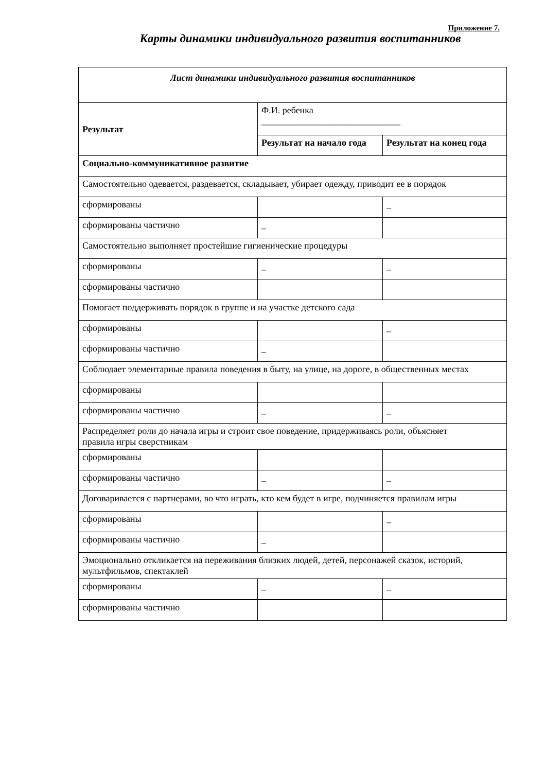Приложение 7.
Карты динамики индивидуального развития воспитанников
| Лист динамики индивидуального развития воспитанников | | |
| Результат | Ф.И. ребенка ______________________________ | |
| | Результат на начало года | Результат на конец года |
| Социально-коммуникативное развитие | | |
| Самостоятельно одевается, раздевается, складывает, убирает одежду, приводит ее в порядок | | |
| сформированы | | _ |
| сформированы частично | _ | |
| Самостоятельно выполняет простейшие гигиенические процедуры | | |
| сформированы | _ | _ |
| сформированы частично | | |
| Помогает поддерживать порядок в группе и на участке детского сада | | |
| сформированы | | _ |
| сформированы частично | _ | |
| Соблюдает элементарные правила поведения в быту, на улице, на дороге, в общественных местах | | |
| сформированы | | |
| сформированы частично | _ | _ |
| Распределяет роли до начала игры и строит свое поведение, придерживаясь роли, объясняет правила игры сверстникам | | |
| сформированы | | |
| сформированы частично | _ | _ |
| Договаривается с партнерами, во что играть, кто кем будет в игре, подчиняется правилам игры | | |
| сформированы | | _ |
| сформированы частично | _ | |
| Эмоционально откликается на переживания близких людей, детей, персонажей сказок, историй, мультфильмов, спектаклей | | |
| сформированы | _ | _ |
| сформированы частично | | |